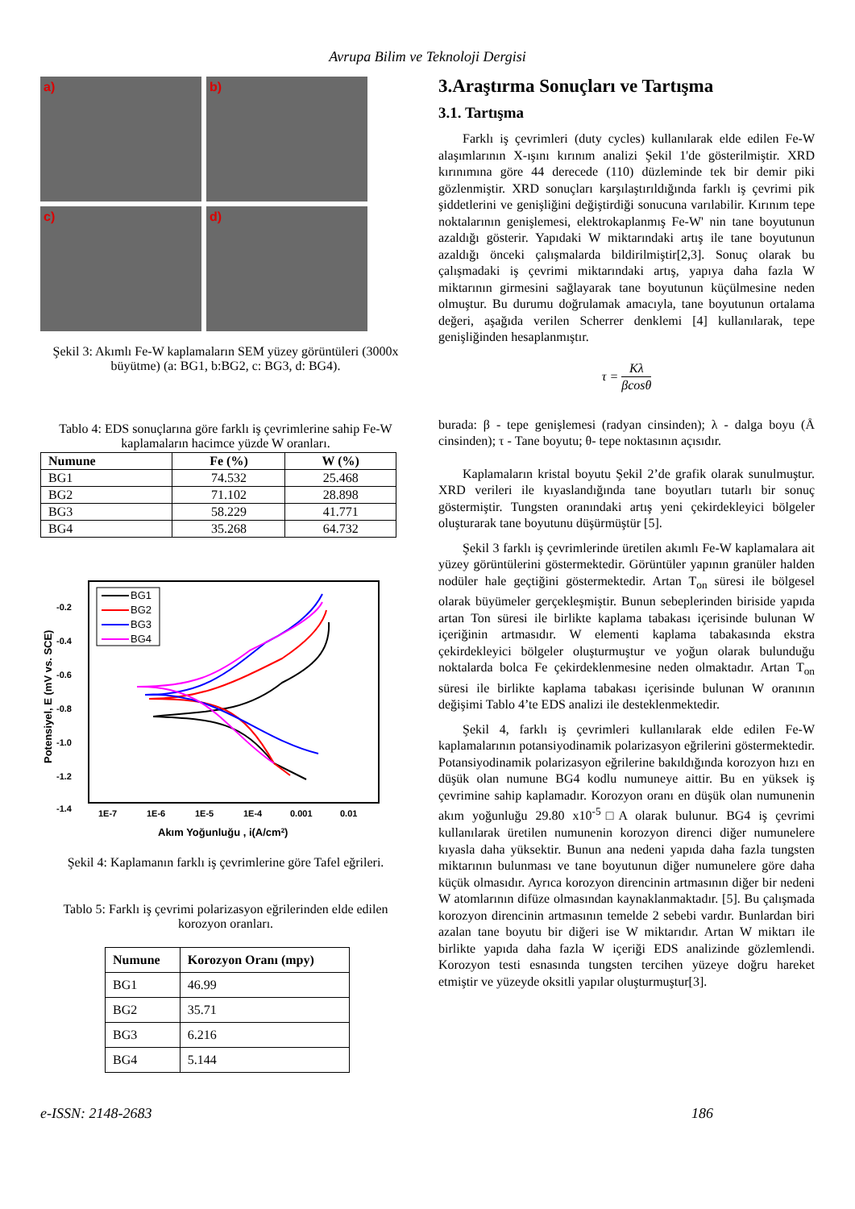Avrupa Bilim ve Teknoloji Dergisi
a)
b)
c)
d)
Şekil 3: Akımlı Fe-W kaplamaların SEM yüzey görüntüleri (3000x büyütme) (a: BG1, b:BG2, c: BG3, d: BG4).
Tablo 4: EDS sonuçlarına göre farklı iş çevrimlerine sahip Fe-W kaplamaların hacimce yüzde W oranları.
| Numune | Fe (%) | W (%) |
| --- | --- | --- |
| BG1 | 74.532 | 25.468 |
| BG2 | 71.102 | 28.898 |
| BG3 | 58.229 | 41.771 |
| BG4 | 35.268 | 64.732 |
-0.2
-0.4
-0.6
-0.8
-1.0
-1.2
-1.4
1E-7
1E-6
1E-5
1E-4
0.001
0.01
Akım Yoğunluğu , i(A/cm2)
Potensiyel, E (mV vs. SCE)
BG1
BG2
BG3
BG4
Şekil 4: Kaplamanın farklı iş çevrimlerine göre Tafel eğrileri.
Tablo 5: Farklı iş çevrimi polarizasyon eğrilerinden elde edilen korozyon oranları.
| Numune | Korozyon Oranı (mpy) |
| --- | --- |
| BG1 | 46.99 |
| BG2 | 35.71 |
| BG3 | 6.216 |
| BG4 | 5.144 |
3.Araştırma Sonuçları ve Tartışma
3.1. Tartışma
Farklı iş çevrimleri (duty cycles) kullanılarak elde edilen Fe-W alaşımlarının X-ışını kırınım analizi Şekil 1'de gösterilmiştir. XRD kırınımına göre 44 derecede (110) düzleminde tek bir demir piki gözlenmiştir. XRD sonuçları karşılaştırıldığında farklı iş çevrimi pik şiddetlerini ve genişliğini değiştirdiği sonucuna varılabilir. Kırınım tepe noktalarının genişlemesi, elektrokaplanmış Fe-W' nin tane boyutunun azaldığı gösterir. Yapıdaki W miktarındaki artış ile tane boyutunun azaldığı önceki çalışmalarda bildirilmiştir[2,3]. Sonuç olarak bu çalışmadaki iş çevrimi miktarındaki artış, yapıya daha fazla W miktarının girmesini sağlayarak tane boyutunun küçülmesine neden olmuştur. Bu durumu doğrulamak amacıyla, tane boyutunun ortalama değeri, aşağıda verilen Scherrer denklemi [4] kullanılarak, tepe genişliğinden hesaplanmıştır.
τ = Kλ βcosθ
burada: β - tepe genişlemesi (radyan cinsinden); λ - dalga boyu (Å cinsinden); τ - Tane boyutu; θ- tepe noktasının açısıdır.
Kaplamaların kristal boyutu Şekil 2’de grafik olarak sunulmuştur. XRD verileri ile kıyaslandığında tane boyutları tutarlı bir sonuç göstermiştir. Tungsten oranındaki artış yeni çekirdekleyici bölgeler oluşturarak tane boyutunu düşürmüştür [5].
Şekil 3 farklı iş çevrimlerinde üretilen akımlı Fe-W kaplamalara ait yüzey görüntülerini göstermektedir. Görüntüler yapının granüler halden nodüler hale geçtiğini göstermektedir. Artan T<sub>on</sub> süresi ile bölgesel olarak büyümeler gerçekleşmiştir. Bunun sebeplerinden biriside yapıda artan Ton süresi ile birlikte kaplama tabakası içerisinde bulunan W içeriğinin artmasıdır. W elementi kaplama tabakasında ekstra çekirdekleyici bölgeler oluşturmuştur ve yoğun olarak bulunduğu noktalarda bolca Fe çekirdeklenmesine neden olmaktadır. Artan T<sub>on</sub> süresi ile birlikte kaplama tabakası içerisinde bulunan W oranının değişimi Tablo 4’te EDS analizi ile desteklenmektedir.
Şekil 4, farklı iş çevrimleri kullanılarak elde edilen Fe-W kaplamalarının potansiyodinamik polarizasyon eğrilerini göstermektedir. Potansiyodinamik polarizasyon eğrilerine bakıldığında korozyon hızı en düşük olan numune BG4 kodlu numuneye aittir. Bu en yüksek iş çevrimine sahip kaplamadır. Korozyon oranı en düşük olan numunenin akım yoğunluğu 29.80 x10<sup>-5</sup>□A olarak bulunur. BG4 iş çevrimi kullanılarak üretilen numunenin korozyon direnci diğer numunelere kıyasla daha yüksektir. Bunun ana nedeni yapıda daha fazla tungsten miktarının bulunması ve tane boyutunun diğer numunelere göre daha küçük olmasıdır. Ayrıca korozyon direncinin artmasının diğer bir nedeni W atomlarının difüze olmasından kaynaklanmaktadır. [5]. Bu çalışmada korozyon direncinin artmasının temelde 2 sebebi vardır. Bunlardan biri azalan tane boyutu bir diğeri ise W miktarıdır. Artan W miktarı ile birlikte yapıda daha fazla W içeriği EDS analizinde gözlemlendi. Korozyon testi esnasında tungsten tercihen yüzeye doğru hareket etmiştir ve yüzeyde oksitli yapılar oluşturmuştur[3].
e-ISSN: 2148-2683 186